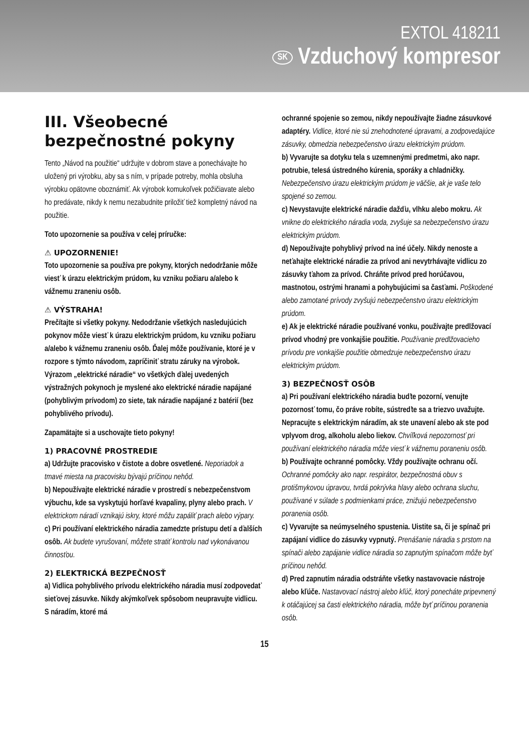EXTOL 418211
SK Vzduchový kompresor
III. Všeobecné bezpečnostné pokyny
Tento „Návod na použitie“ udržujte v dobrom stave a ponechávajte ho uložený pri výrobku, aby sa s ním, v prípade potreby, mohla obsluha výrobku opätovne oboznámiť. Ak výrobok komukoľvek požičiavate alebo ho predávate, nikdy k nemu nezabudnite priložiť tiež kompletný návod na použitie.
Toto upozornenie sa používa v celej príručke:
⚠ UPOZORNENIE!
Toto upozornenie sa používa pre pokyny, ktorých nedodržanie môže viesť k úrazu elektrickým prúdom, ku vzniku požiaru a/alebo k vážnemu zraneniu osôb.
⚠ VÝSTRAHA!
Prečítajte si všetky pokyny. Nedodržanie všetkých nasledujúcich pokynov môže viesť k úrazu elektrickým prúdom, ku vzniku požiaru a/alebo k vážnemu zraneniu osôb. Ďalej môže používanie, ktoré je v rozpore s týmto návodom, zapríčiniť stratu záruky na výrobok. Výrazom „elektrické náradie“ vo všetkých ďalej uvedených výstražných pokynoch je myslené ako elektrické náradie napájané (pohyblivým prívodom) zo siete, tak náradie napájané z batérií (bez pohyblivého prívodu).
Zapamätajte si a uschovajte tieto pokyny!
1) PRACOVNÉ PROSTREDIE
a) Udržujte pracovisko v čistote a dobre osvetlené. Neporiadok a tmavé miesta na pracovisku bývajú príčinou nehôd.
b) Nepoužívajte elektrické náradie v prostredí s nebezpečenstvom výbuchu, kde sa vyskytujú horľavé kvapaliny, plyny alebo prach. V elektrickom náradí vznikajú iskry, ktoré môžu zapáliť prach alebo výpary.
c) Pri používaní elektrického náradia zamedzte prístupu detí a ďalších osôb. Ak budete vyrušovaní, môžete stratiť kontrolu nad vykonávanou činnosťou.
2) ELEKTRICKÁ BEZPEČNOSŤ
a) Vidlica pohyblivého prívodu elektrického náradia musí zodpovedať sieťovej zásuvke. Nikdy akýmkoľvek spôsobom neupravujte vidlicu. S náradím, ktoré má
ochranné spojenie so zemou, nikdy nepoužívajte žiadne zásuvkové adaptéry. Vidlice, ktoré nie sú znehodnotené úpravami, a zodpovedajúce zásuvky, obmedzia nebezpečenstvo úrazu elektrickým prúdom.
b) Vyvarujte sa dotyku tela s uzemnenými predmetmi, ako napr. potrubie, telesá ústredného kúrenia, sporáky a chladničky. Nebezpečenstvo úrazu elektrickým prúdom je väčšie, ak je vaše telo spojené so zemou.
c) Nevystavujte elektrické náradie dažďu, vlhku alebo mokru. Ak vnikne do elektrického náradia voda, zvyšuje sa nebezpečenstvo úrazu elektrickým prúdom.
d) Nepoužívajte pohyblivý prívod na iné účely. Nikdy nenoste a neťahajte elektrické náradie za prívod ani nevytrhávajte vidlicu zo zásuvky ťahom za prívod. Chráňte prívod pred horúčavou, mastnotou, ostrými hranami a pohybujúcimi sa časťami. Poškodené alebo zamotané prívody zvyšujú nebezpečenstvo úrazu elektrickým prúdom.
e) Ak je elektrické náradie používané vonku, používajte predlžovací prívod vhodný pre vonkajšie použitie. Používanie predlžovacieho prívodu pre vonkajšie použitie obmedzuje nebezpečenstvo úrazu elektrickým prúdom.
3) BEZPEČNOSŤ OSÔB
a) Pri používaní elektrického náradia buďte pozorní, venujte pozornosť tomu, čo práve robíte, sústreďte sa a triezvo uvažujte. Nepracujte s elektrickým náradím, ak ste unavení alebo ak ste pod vplyvom drog, alkoholu alebo liekov. Chvíľková nepozornosť pri používaní elektrického náradia môže viesť k vážnemu poraneniu osôb.
b) Používajte ochranné pomôcky. Vždy používajte ochranu očí. Ochranné pomôcky ako napr. respirátor, bezpečnostná obuv s protišmykovou úpravou, tvrdá pokrývka hlavy alebo ochrana sluchu, používané v súlade s podmienkami práce, znižujú nebezpečenstvo poranenia osôb.
c) Vyvarujte sa neúmyselného spustenia. Uistite sa, či je spínač pri zapájaní vidlice do zásuvky vypnutý. Prenášanie náradia s prstom na spínači alebo zapájanie vidlice náradia so zapnutým spínačom môže byť príčinou nehôd.
d) Pred zapnutím náradia odstráňte všetky nastavovacie nástroje alebo kľúče. Nastavovací nástroj alebo kľúč, ktorý ponecháte pripevnený k otáčajúcej sa časti elektrického náradia, môže byť príčinou poranenia osôb.
15